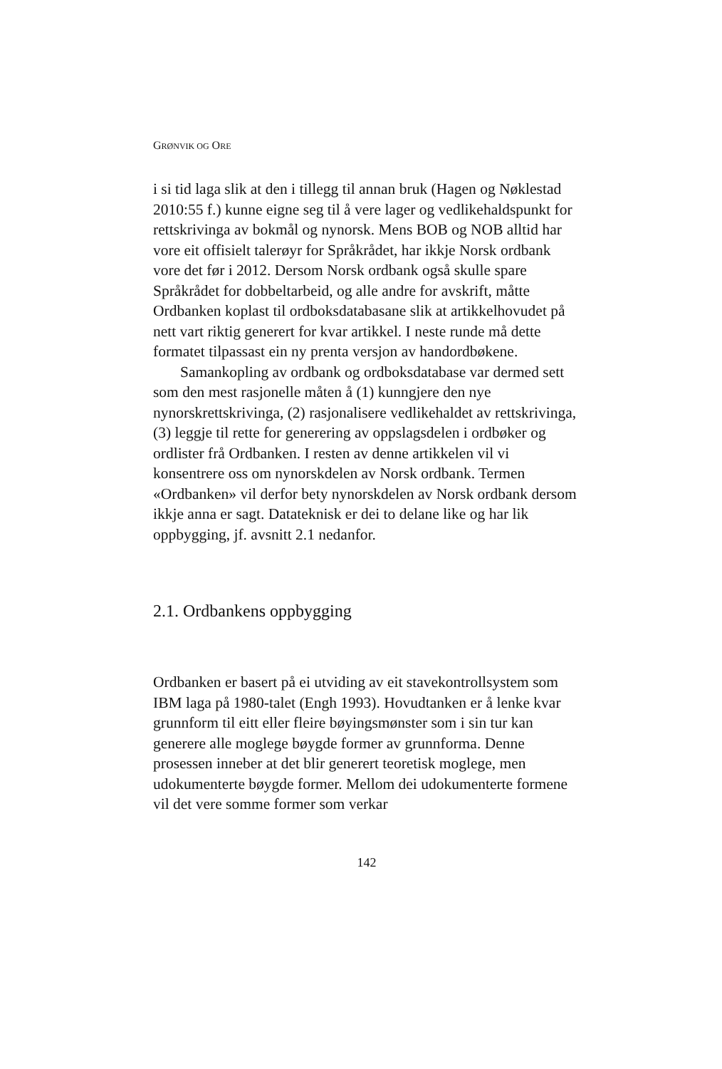GRØNVIK OG ORE
i si tid laga slik at den i tillegg til annan bruk (Hagen og Nøkle­stad 2010:55 f.) kunne eigne seg til å vere lager og vedlike­haldspunkt for rettskrivinga av bokmål og nynorsk. Mens BOB og NOB alltid har vore eit offisielt talerøyr for Språkrådet, har ikkje Norsk ordbank vore det før i 2012. Dersom Norsk ord­bank også skulle spare Språkrådet for dobbeltarbeid, og alle andre for avskrift, måtte Ordbanken koplast til ordboksdataba­sane slik at artikkelhovudet på nett vart riktig generert for kvar artikkel. I neste runde må dette formatet tilpassast ein ny prenta versjon av handordbøkene.
Samankopling av ordbank og ordboksdatabase var dermed sett som den mest rasjonelle måten å (1) kunngjere den nye nynorskrettskrivinga, (2) rasjonalisere vedlikehaldet av rettskri­vinga, (3) leggje til rette for generering av oppslagsdelen i ord­bøker og ordlister frå Ordbanken. I resten av denne artikkelen vil vi konsentrere oss om nynorskdelen av Norsk ordbank. Termen «Ordbanken» vil derfor bety nynorskdelen av Norsk ordbank dersom ikkje anna er sagt. Datateknisk er dei to delane like og har lik oppbygging, jf. avsnitt 2.1 nedanfor.
2.1. Ordbankens oppbygging
Ordbanken er basert på ei utviding av eit stavekontrollsystem som IBM laga på 1980-talet (Engh 1993). Hovudtanken er å lenke kvar grunnform til eitt eller fleire bøyingsmønster som i sin tur kan generere alle moglege bøygde former av grunn­forma. Denne prosessen inneber at det blir generert teoretisk moglege, men udokumenterte bøygde former. Mellom dei udokumenterte formene vil det vere somme former som verkar
142